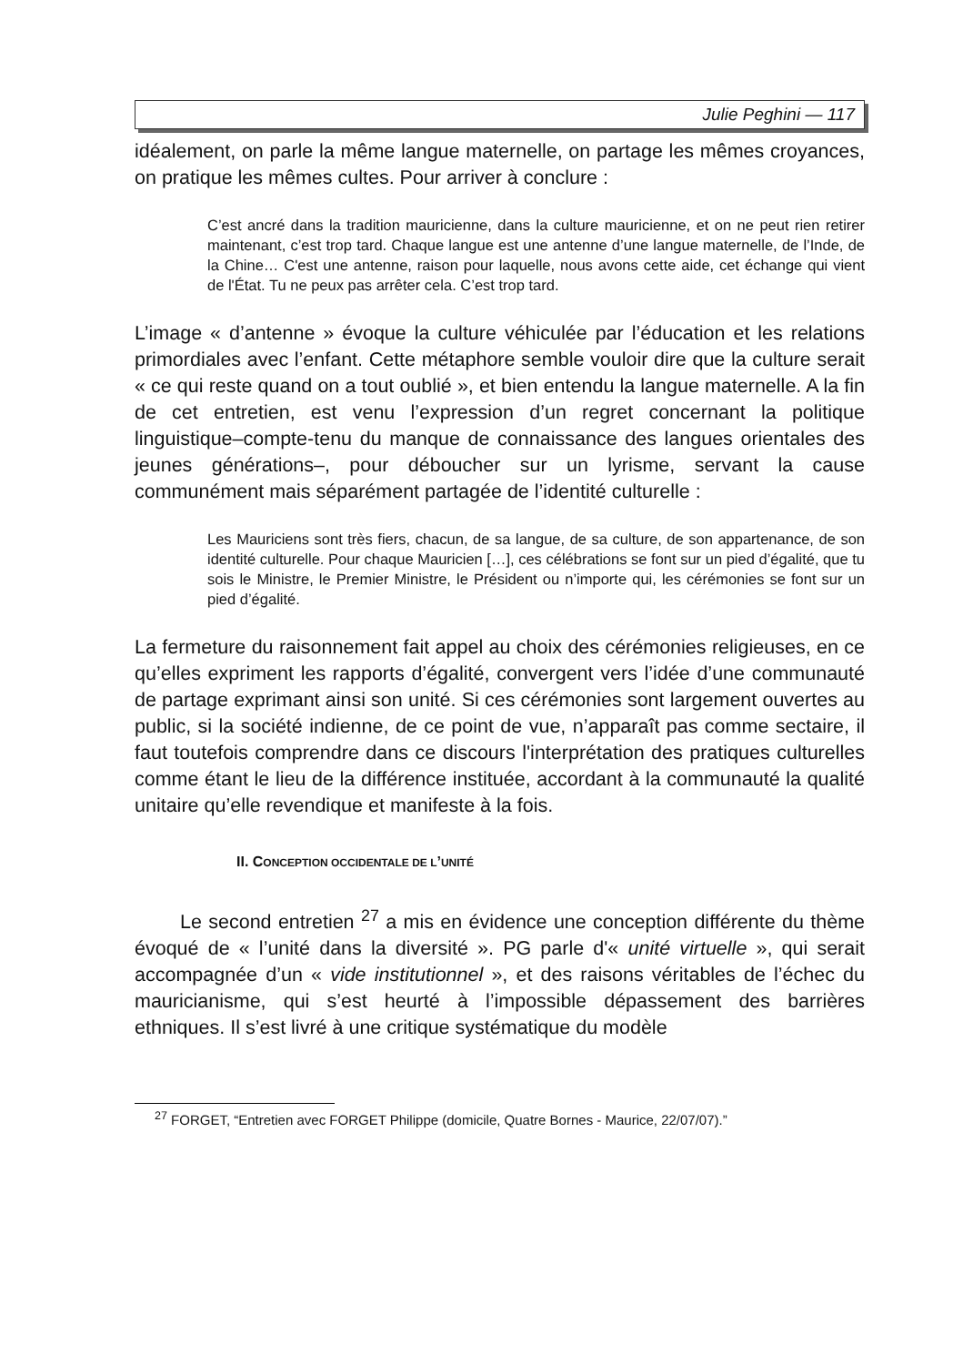Julie Peghini — 117
idéalement, on parle la même langue maternelle, on partage les mêmes croyances, on pratique les mêmes cultes. Pour arriver à conclure :
C’est ancré dans la tradition mauricienne, dans la culture mauricienne, et on ne peut rien retirer maintenant, c’est trop tard. Chaque langue est une antenne d’une langue maternelle, de l’Inde, de la Chine… C'est une antenne, raison pour laquelle, nous avons cette aide, cet échange qui vient de l'État. Tu ne peux pas arrêter cela. C’est trop tard.
L’image « d’antenne » évoque la culture véhiculée par l’éducation et les relations primordiales avec l’enfant. Cette métaphore semble vouloir dire que la culture serait « ce qui reste quand on a tout oublié », et bien entendu la langue maternelle. A la fin de cet entretien, est venu l’expression d’un regret concernant la politique linguistique–compte-tenu du manque de connaissance des langues orientales des jeunes générations–, pour déboucher sur un lyrisme, servant la cause communément mais séparément partagée de l’identité culturelle :
Les Mauriciens sont très fiers, chacun, de sa langue, de sa culture, de son appartenance, de son identité culturelle. Pour chaque Mauricien […], ces célébrations se font sur un pied d’égalité, que tu sois le Ministre, le Premier Ministre, le Président ou n’importe qui, les cérémonies se font sur un pied d’égalité.
La fermeture du raisonnement fait appel au choix des cérémonies religieuses, en ce qu’elles expriment les rapports d’égalité, convergent vers l’idée d’une communauté de partage exprimant ainsi son unité. Si ces cérémonies sont largement ouvertes au public, si la société indienne, de ce point de vue, n’apparaît pas comme sectaire, il faut toutefois comprendre dans ce discours l'interprétation des pratiques culturelles comme étant le lieu de la différence instituée, accordant à la communauté la qualité unitaire qu’elle revendique et manifeste à la fois.
II. CONCEPTION OCCIDENTALE DE L’UNITÉ
Le second entretien <sup>27</sup> a mis en évidence une conception différente du thème évoqué de « l’unité dans la diversité ». PG parle d'« unité virtuelle », qui serait accompagnée d’un « vide institutionnel », et des raisons véritables de l’échec du mauricianisme, qui s’est heurté à l’impossible dépassement des barrières ethniques. Il s’est livré à une critique systématique du modèle
<sup>27</sup> FORGET, “Entretien avec FORGET Philippe (domicile, Quatre Bornes - Maurice, 22/07/07).”